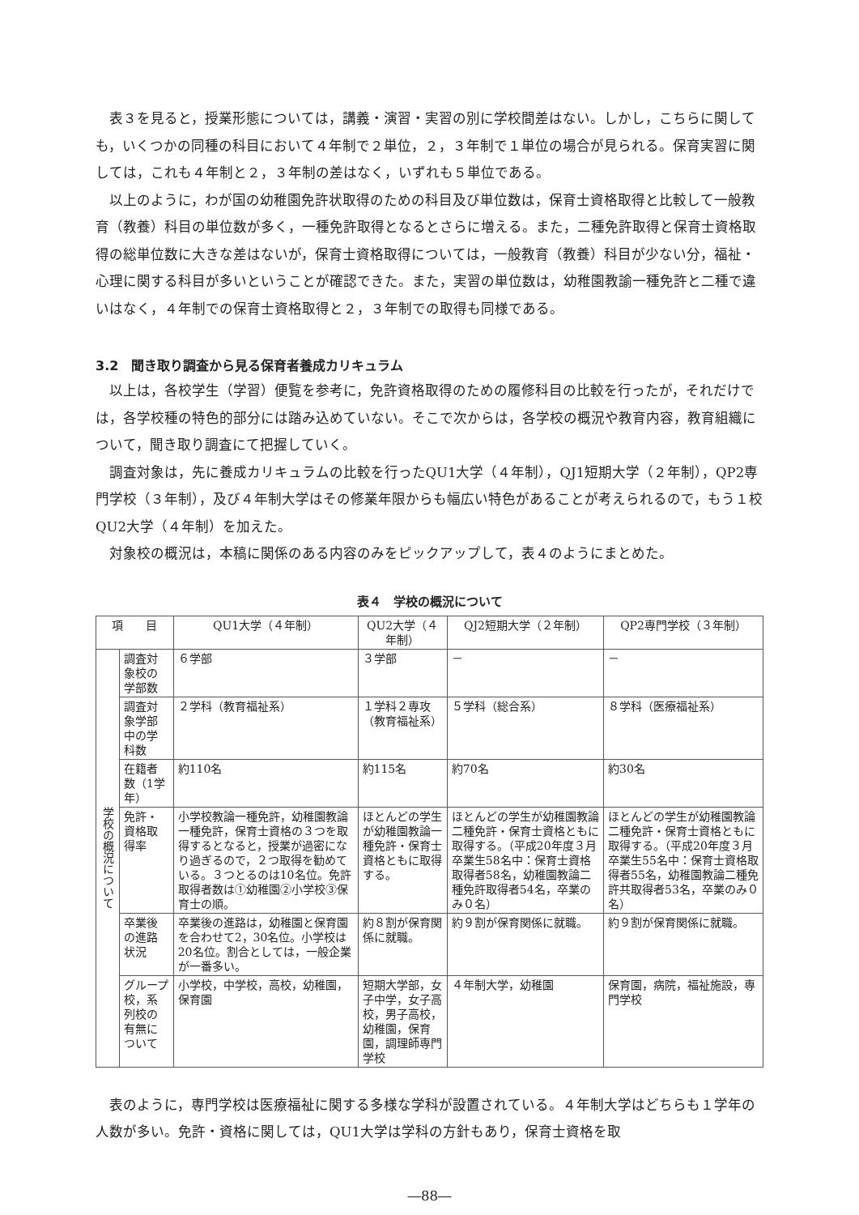表３を見ると，授業形態については，講義・演習・実習の別に学校間差はない。しかし，こちらに関しても，いくつかの同種の科目において４年制で２単位，２，３年制で１単位の場合が見られる。保育実習に関しては，これも４年制と２，３年制の差はなく，いずれも５単位である。
以上のように，わが国の幼稚園免許状取得のための科目及び単位数は，保育士資格取得と比較して一般教育（教養）科目の単位数が多く，一種免許取得となるとさらに増える。また，二種免許取得と保育士資格取得の総単位数に大きな差はないが，保育士資格取得については，一般教育（教養）科目が少ない分，福祉・心理に関する科目が多いということが確認できた。また，実習の単位数は，幼稚園教諭一種免許と二種で違いはなく，４年制での保育士資格取得と２，３年制での取得も同様である。
3.2　聞き取り調査から見る保育者養成カリキュラム
以上は，各校学生（学習）便覧を参考に，免許資格取得のための履修科目の比較を行ったが，それだけでは，各学校種の特色的部分には踏み込めていない。そこで次からは，各学校の概況や教育内容，教育組織について，聞き取り調査にて把握していく。
調査対象は，先に養成カリキュラムの比較を行ったQU1大学（４年制），QJ1短期大学（２年制），QP2専門学校（３年制），及び４年制大学はその修業年限からも幅広い特色があることが考えられるので，もう１校QU2大学（４年制）を加えた。
対象校の概況は，本稿に関係のある内容のみをピックアップして，表４のようにまとめた。
表４　学校の概況について
| 項 目 | | QU1大学（４年制） | QU2大学（４年制） | QJ2短期大学（２年制） | QP2専門学校（３年制） |
| --- | --- | --- | --- | --- | --- |
| 学校の概況について | 調査対象校の学部数 | ６学部 | ３学部 | － | － |
| | 調査対象学部中の学科数 | ２学科（教育福祉系） | １学科２専攻（教育福祉系） | ５学科（総合系） | ８学科（医療福祉系） |
| | 在籍者数（1学年） | 約110名 | 約115名 | 約70名 | 約30名 |
| | 免許・資格取得率 | 小学校教論一種免許，幼稚園教論一種免許，保育士資格の３つを取得するとなると，授業が過密になり過ぎるので，２つ取得を勧めている。３つとるのは10名位。免許取得者数は①幼稚園②小学校③保育士の順。 | ほとんどの学生が幼稚園教論一種免許・保育士資格ともに取得する。 | ほとんどの学生が幼稚園教論二種免許・保育士資格ともに取得する。（平成20年度３月卒業生58名中：保育士資格取得者58名，幼稚園教論二種免許取得者54名，卒業のみ０名） | ほとんどの学生が幼稚園教論二種免許・保育士資格ともに取得する。（平成20年度３月卒業生55名中：保育士資格取得者55名，幼稚園教論二種免許共取得者53名，卒業のみ０名） |
| | 卒業後の進路状況 | 卒業後の進路は，幼稚園と保育園を合わせて2，30名位。小学校は20名位。割合としては，一般企業が一番多い。 | 約８割が保育関係に就職。 | 約９割が保育関係に就職。 | 約９割が保育関係に就職。 |
| | グループ校，系列校の有無について | 小学校，中学校，高校，幼稚園，保育園 | 短期大学部，女子中学，女子高校，男子高校，幼稚園，保育園，調理師専門学校 | ４年制大学，幼稚園 | 保育園，病院，福祉施設，専門学校 |
表のように，専門学校は医療福祉に関する多様な学科が設置されている。４年制大学はどちらも１学年の人数が多い。免許・資格に関しては，QU1大学は学科の方針もあり，保育士資格を取
―88―